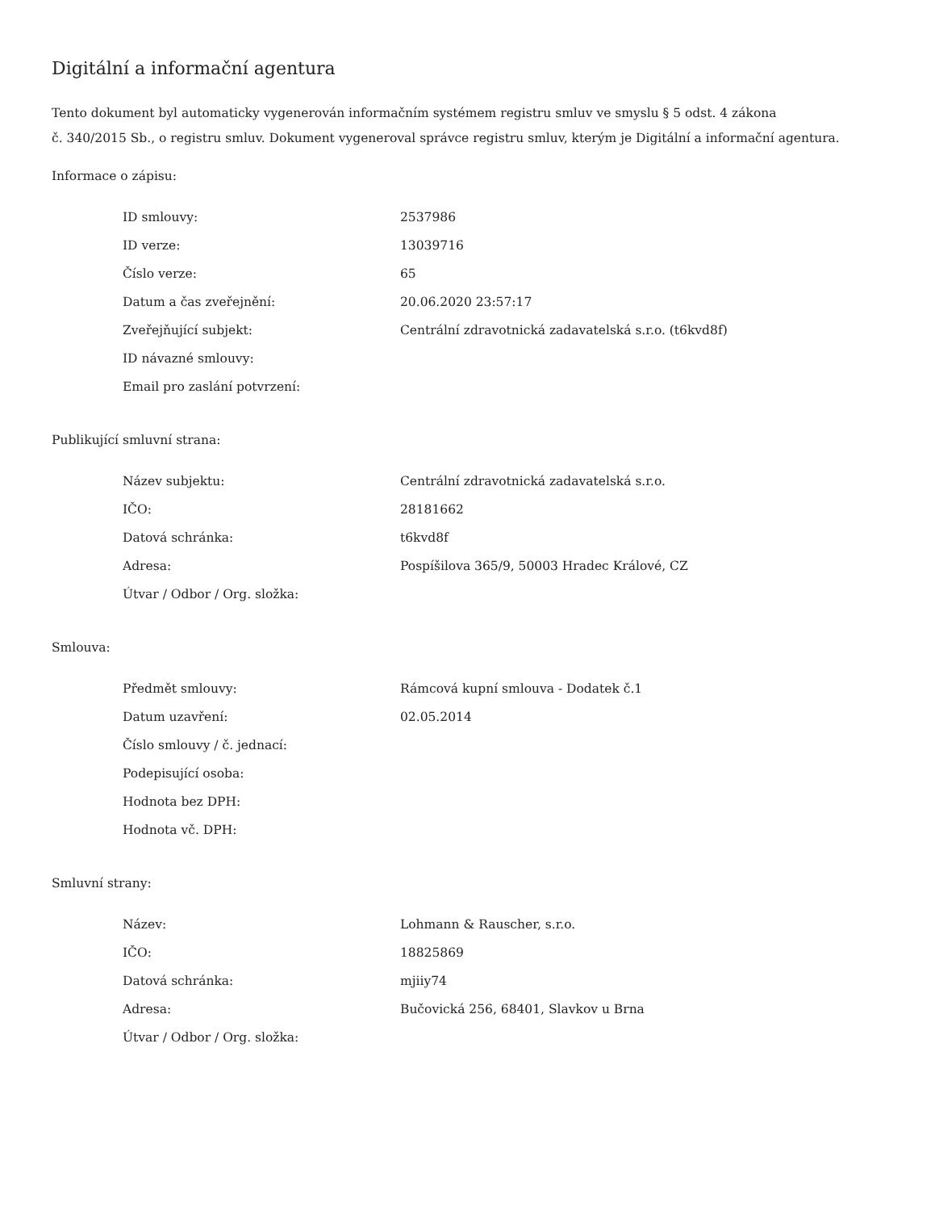Digitální a informační agentura
Tento dokument byl automaticky vygenerován informačním systémem registru smluv ve smyslu § 5 odst. 4 zákona
č. 340/2015 Sb., o registru smluv. Dokument vygeneroval správce registru smluv, kterým je Digitální a informační agentura.
Informace o zápisu:
| ID smlouvy: | 2537986 |
| ID verze: | 13039716 |
| Číslo verze: | 65 |
| Datum a čas zveřejnění: | 20.06.2020 23:57:17 |
| Zveřejňující subjekt: | Centrální zdravotnická zadavatelská s.r.o. (t6kvd8f) |
| ID návazné smlouvy: | |
| Email pro zaslání potvrzení: | |
Publikující smluvní strana:
| Název subjektu: | Centrální zdravotnická zadavatelská s.r.o. |
| IČO: | 28181662 |
| Datová schránka: | t6kvd8f |
| Adresa: | Pospíšilova 365/9, 50003 Hradec Králové, CZ |
| Útvar / Odbor / Org. složka: | |
Smlouva:
| Předmět smlouvy: | Rámcová kupní smlouva - Dodatek č.1 |
| Datum uzavření: | 02.05.2014 |
| Číslo smlouvy / č. jednací: | |
| Podepisující osoba: | |
| Hodnota bez DPH: | |
| Hodnota vč. DPH: | |
Smluvní strany:
| Název: | Lohmann & Rauscher, s.r.o. |
| IČO: | 18825869 |
| Datová schránka: | mjiiy74 |
| Adresa: | Bučovická 256, 68401, Slavkov u Brna |
| Útvar / Odbor / Org. složka: | |